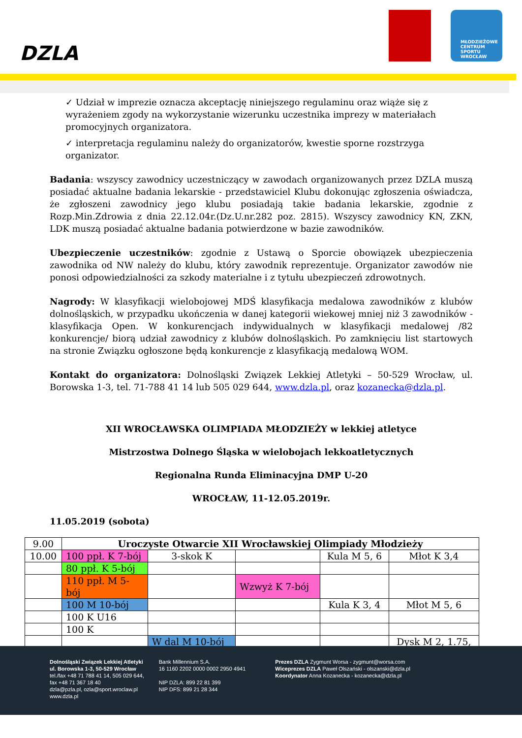DZLA
MŁODZIEŻOWE CENTRUM SPORTU WROCŁAW
✓ Udział w imprezie oznacza akceptację niniejszego regulaminu oraz wiąże się z wyrażeniem zgody na wykorzystanie wizerunku uczestnika imprezy w materiałach promocyjnych organizatora.
✓ interpretacja regulaminu należy do organizatorów, kwestie sporne rozstrzyga organizator.
Badania: wszyscy zawodnicy uczestniczący w zawodach organizowanych przez DZLA muszą posiadać aktualne badania lekarskie - przedstawiciel Klubu dokonując zgłoszenia oświadcza, że zgłoszeni zawodnicy jego klubu posiadają takie badania lekarskie, zgodnie z Rozp.Min.Zdrowia z dnia 22.12.04r.(Dz.U.nr.282 poz. 2815). Wszyscy zawodnicy KN, ZKN, LDK muszą posiadać aktualne badania potwierdzone w bazie zawodników.
Ubezpieczenie uczestników: zgodnie z Ustawą o Sporcie obowiązek ubezpieczenia zawodnika od NW należy do klubu, który zawodnik reprezentuje. Organizator zawodów nie ponosi odpowiedzialności za szkody materialne i z tytułu ubezpieczeń zdrowotnych.
Nagrody: W klasyfikacji wielobojowej MDŚ klasyfikacja medalowa zawodników z klubów dolnośląskich, w przypadku ukończenia w danej kategorii wiekowej mniej niż 3 zawodników - klasyfikacja Open. W konkurencjach indywidualnych w klasyfikacji medalowej /82 konkurencje/ biorą udział zawodnicy z klubów dolnośląskich. Po zamknięciu list startowych na stronie Związku ogłoszone będą konkurencje z klasyfikacją medalową WOM.
Kontakt do organizatora: Dolnośląski Związek Lekkiej Atletyki – 50-529 Wrocław, ul. Borowska 1-3, tel. 71-788 41 14 lub 505 029 644, www.dzla.pl, oraz kozanecka@dzla.pl.
XII WROCŁAWSKA OLIMPIADA MŁODZIEŻY w lekkiej atletyce
Mistrzostwa Dolnego Śląska w wielobojach lekkoatletycznych
Regionalna Runda Eliminacyjna DMP U-20
WROCŁAW, 11-12.05.2019r.
11.05.2019 (sobota)
| 9.00 | Uroczyste Otwarcie XII Wrocławskiej Olimpiady Młodzieży | | | | |
| 10.00 | 100 ppł. K 7-bój | 3-skok K | | Kula M 5, 6 | Młot K 3,4 |
| | 80 ppł. K 5-bój | | | | |
| | 110 ppł. M 5-bój | | Wzwyż K 7-bój | | |
| | 100 M 10-bój | | | Kula K 3, 4 | Młot M 5, 6 |
| | 100 K U16 | | | | |
| | 100 K | | | | |
| | | W dal M 10-bój | | | Dysk M 2, 1.75, |
Dolnośląski Związek Lekkiej Atletyki
ul. Borowska 1-3, 50-529 Wrocław
tel./fax +48 71 788 41 14, 505 029 644,
fax +48 71 367 18 40
dzla@pzla.pl, ozla@sport.wroclaw.pl
www.dzla.pl
Bank Millennium S.A.
16 1160 2202 0000 0002 2950 4941
NIP DZLA: 899 22 81 399
NIP DFS: 899 21 28 344
Prezes DZLA Zygmunt Worsa - zygmunt@worsa.com
Wiceprezes DZLA Paweł Olszański - olszanski@dzla.pl
Koordynator Anna Kozanecka - kozanecka@dzla.pl